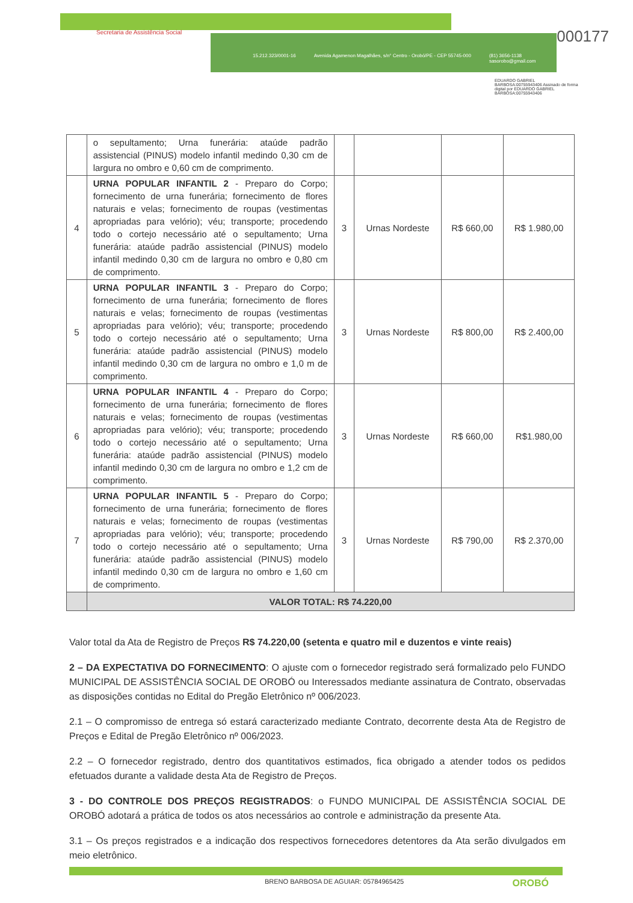Secretaria de Assistência Social
15.212.323/0001-16 Avenida Agamenon Magalhães, s/n° Centro - Orobó/PE - CEP 55745-000 (81) 3656-1138
sasorobo@gmail.com
000177
EDUARDO GABRIEL BARBOSA:00755943406 Assinado de forma digital por EDUARDO GABRIEL BARBOSA:00755943406
| | o sepultamento; Urna funerária: ataúde padrão assistencial (PINUS) modelo infantil medindo 0,30 cm de largura no ombro e 0,60 cm de comprimento. | | | | |
| 4 | URNA POPULAR INFANTIL 2 - Preparo do Corpo; fornecimento de urna funerária; fornecimento de flores naturais e velas; fornecimento de roupas (vestimentas apropriadas para velório); véu; transporte; procedendo todo o cortejo necessário até o sepultamento; Urna funerária: ataúde padrão assistencial (PINUS) modelo infantil medindo 0,30 cm de largura no ombro e 0,80 cm de comprimento. | 3 | Urnas Nordeste | R$ 660,00 | R$ 1.980,00 |
| 5 | URNA POPULAR INFANTIL 3 - Preparo do Corpo; fornecimento de urna funerária; fornecimento de flores naturais e velas; fornecimento de roupas (vestimentas apropriadas para velório); véu; transporte; procedendo todo o cortejo necessário até o sepultamento; Urna funerária: ataúde padrão assistencial (PINUS) modelo infantil medindo 0,30 cm de largura no ombro e 1,0 m de comprimento. | 3 | Urnas Nordeste | R$ 800,00 | R$ 2.400,00 |
| 6 | URNA POPULAR INFANTIL 4 - Preparo do Corpo; fornecimento de urna funerária; fornecimento de flores naturais e velas; fornecimento de roupas (vestimentas apropriadas para velório); véu; transporte; procedendo todo o cortejo necessário até o sepultamento; Urna funerária: ataúde padrão assistencial (PINUS) modelo infantil medindo 0,30 cm de largura no ombro e 1,2 cm de comprimento. | 3 | Urnas Nordeste | R$ 660,00 | R$1.980,00 |
| 7 | URNA POPULAR INFANTIL 5 - Preparo do Corpo; fornecimento de urna funerária; fornecimento de flores naturais e velas; fornecimento de roupas (vestimentas apropriadas para velório); véu; transporte; procedendo todo o cortejo necessário até o sepultamento; Urna funerária: ataúde padrão assistencial (PINUS) modelo infantil medindo 0,30 cm de largura no ombro e 1,60 cm de comprimento. | 3 | Urnas Nordeste | R$ 790,00 | R$ 2.370,00 |
| | VALOR TOTAL: R$ 74.220,00 | | | | |
Valor total da Ata de Registro de Preços R$ 74.220,00 (setenta e quatro mil e duzentos e vinte reais)
2 – DA EXPECTATIVA DO FORNECIMENTO: O ajuste com o fornecedor registrado será formalizado pelo FUNDO MUNICIPAL DE ASSISTÊNCIA SOCIAL DE OROBÓ ou Interessados mediante assinatura de Contrato, observadas as disposições contidas no Edital do Pregão Eletrônico nº 006/2023.
2.1 – O compromisso de entrega só estará caracterizado mediante Contrato, decorrente desta Ata de Registro de Preços e Edital de Pregão Eletrônico nº 006/2023.
2.2 – O fornecedor registrado, dentro dos quantitativos estimados, fica obrigado a atender todos os pedidos efetuados durante a validade desta Ata de Registro de Preços.
3 - DO CONTROLE DOS PREÇOS REGISTRADOS: o FUNDO MUNICIPAL DE ASSISTÊNCIA SOCIAL DE OROBÓ adotará a prática de todos os atos necessários ao controle e administração da presente Ata.
3.1 – Os preços registrados e a indicação dos respectivos fornecedores detentores da Ata serão divulgados em meio eletrônico.
BRENO BARBOSA DE AGUIAR: 05784965425
OROBÓ